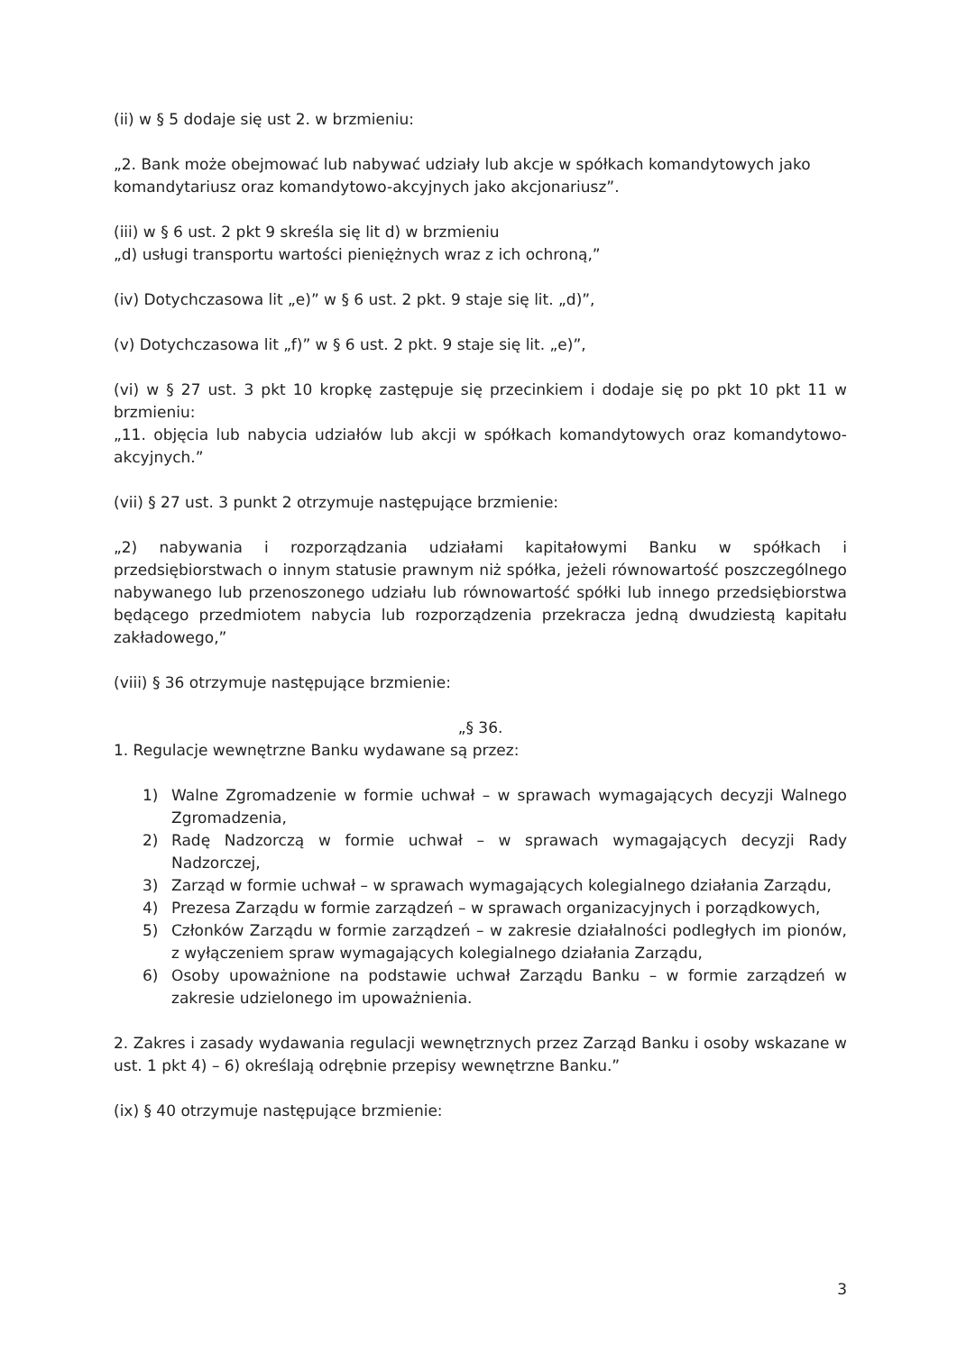(ii) w § 5 dodaje się ust 2. w brzmieniu:
„2. Bank może obejmować lub nabywać udziały lub akcje w spółkach komandytowych jako komandytariusz oraz komandytowo-akcyjnych jako akcjonariusz”.
(iii) w § 6 ust. 2 pkt 9 skreśla się lit d) w brzmieniu
„d) usługi transportu wartości pieniężnych wraz z ich ochroną,”
(iv) Dotychczasowa lit „e)” w § 6 ust. 2 pkt. 9 staje się lit. „d)”,
(v) Dotychczasowa lit „f)” w § 6 ust. 2 pkt. 9 staje się lit. „e)”,
(vi) w § 27 ust. 3 pkt 10 kropkę zastępuje się przecinkiem i dodaje się po pkt 10 pkt 11 w brzmieniu:
„11. objęcia lub nabycia udziałów lub akcji w spółkach komandytowych oraz komandytowo-akcyjnych.”
(vii) § 27 ust. 3 punkt 2 otrzymuje następujące brzmienie:
„2) nabywania i rozporządzania udziałami kapitałowymi Banku w spółkach i przedsiębiorstwach o innym statusie prawnym niż spółka, jeżeli równowartość poszczególnego nabywanego lub przenoszonego udziału lub równowartość spółki lub innego przedsiębiorstwa będącego przedmiotem nabycia lub rozporządzenia przekracza jedną dwudziestą kapitału zakładowego,”
(viii) § 36 otrzymuje następujące brzmienie:
„§ 36.
1. Regulacje wewnętrzne Banku wydawane są przez:
1) Walne Zgromadzenie w formie uchwał – w sprawach wymagających decyzji Walnego Zgromadzenia,
2) Radę Nadzorczą w formie uchwał – w sprawach wymagających decyzji Rady Nadzorczej,
3) Zarząd w formie uchwał – w sprawach wymagających kolegialnego działania Zarządu,
4) Prezesa Zarządu w formie zarządzeń – w sprawach organizacyjnych i porządkowych,
5) Członków Zarządu w formie zarządzeń – w zakresie działalności podległych im pionów, z wyłączeniem spraw wymagających kolegialnego działania Zarządu,
6) Osoby upoważnione na podstawie uchwał Zarządu Banku – w formie zarządzeń w zakresie udzielonego im upoważnienia.
2. Zakres i zasady wydawania regulacji wewnętrznych przez Zarząd Banku i osoby wskazane w ust. 1 pkt 4) – 6) określają odrębnie przepisy wewnętrzne Banku.”
(ix) § 40 otrzymuje następujące brzmienie:
3